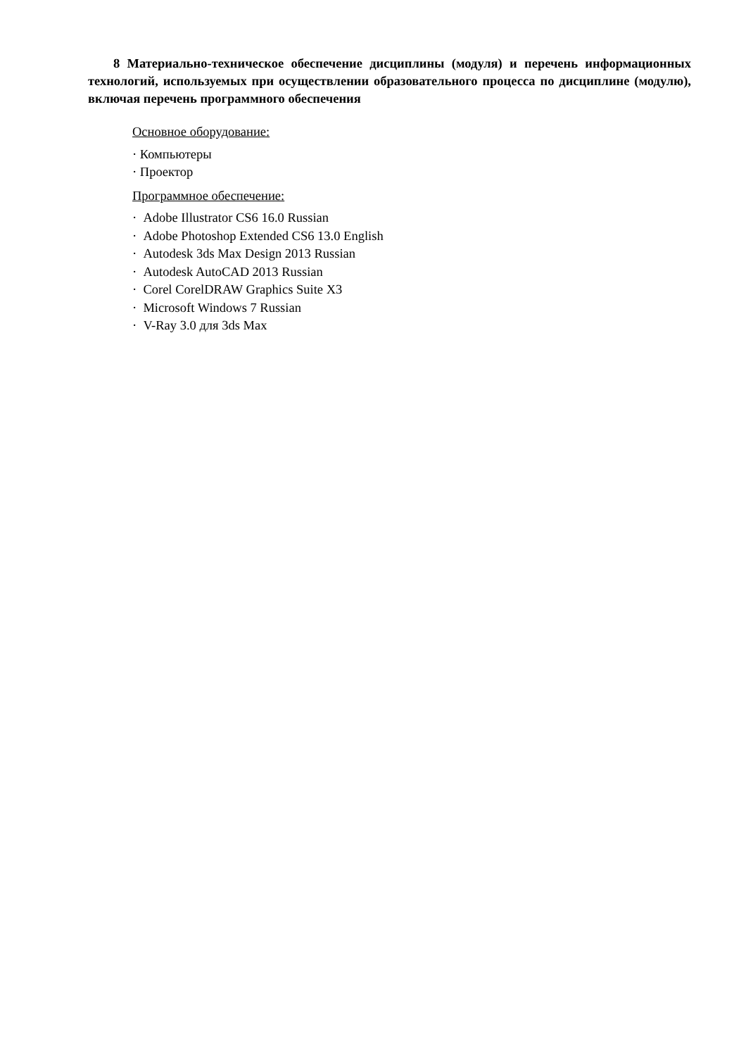8 Материально-техническое обеспечение дисциплины (модуля) и перечень информационных технологий, используемых при осуществлении образовательного процесса по дисциплине (модулю), включая перечень программного обеспечения
Основное оборудование:
· Компьютеры
· Проектор
Программное обеспечение:
· Adobe Illustrator CS6 16.0 Russian
· Adobe Photoshop Extended CS6 13.0 English
· Autodesk 3ds Max Design 2013 Russian
· Autodesk AutoCAD 2013 Russian
· Corel CorelDRAW Graphics Suite X3
· Microsoft Windows 7 Russian
· V-Ray 3.0 для 3ds Max